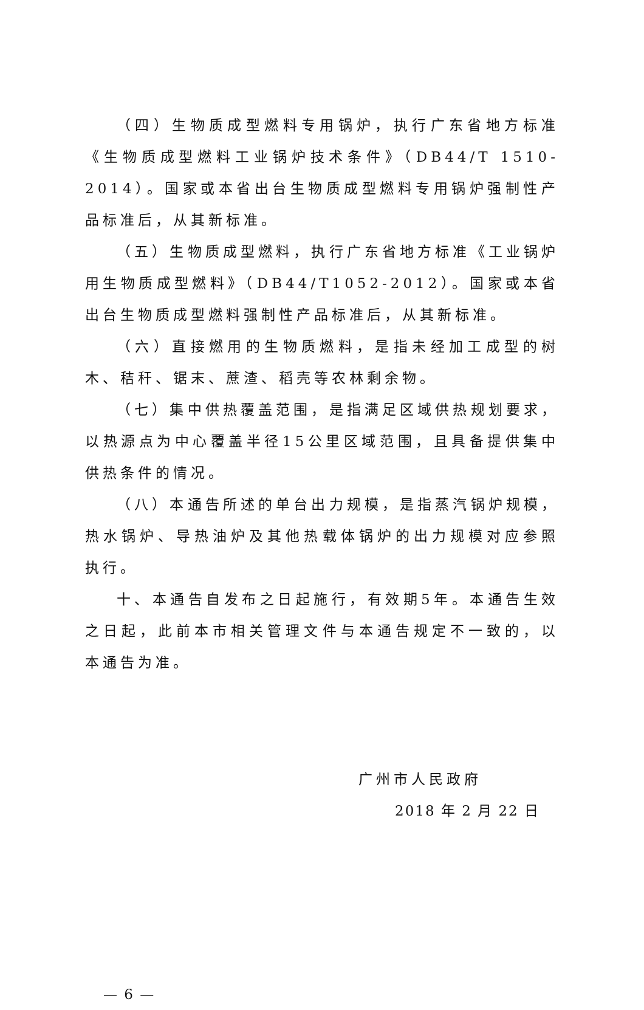（四）生物质成型燃料专用锅炉，执行广东省地方标准《生物质成型燃料工业锅炉技术条件》（DB44/T 1510-2014）。国家或本省出台生物质成型燃料专用锅炉强制性产品标准后，从其新标准。
（五）生物质成型燃料，执行广东省地方标准《工业锅炉用生物质成型燃料》（DB44/T1052-2012）。国家或本省出台生物质成型燃料强制性产品标准后，从其新标准。
（六）直接燃用的生物质燃料，是指未经加工成型的树木、秸秆、锯末、蔗渣、稻壳等农林剩余物。
（七）集中供热覆盖范围，是指满足区域供热规划要求，以热源点为中心覆盖半径15公里区域范围，且具备提供集中供热条件的情况。
（八）本通告所述的单台出力规模，是指蒸汽锅炉规模，热水锅炉、导热油炉及其他热载体锅炉的出力规模对应参照执行。
十、本通告自发布之日起施行，有效期5年。本通告生效之日起，此前本市相关管理文件与本通告规定不一致的，以本通告为准。
广州市人民政府
2018 年 2 月 22 日
— 6 —